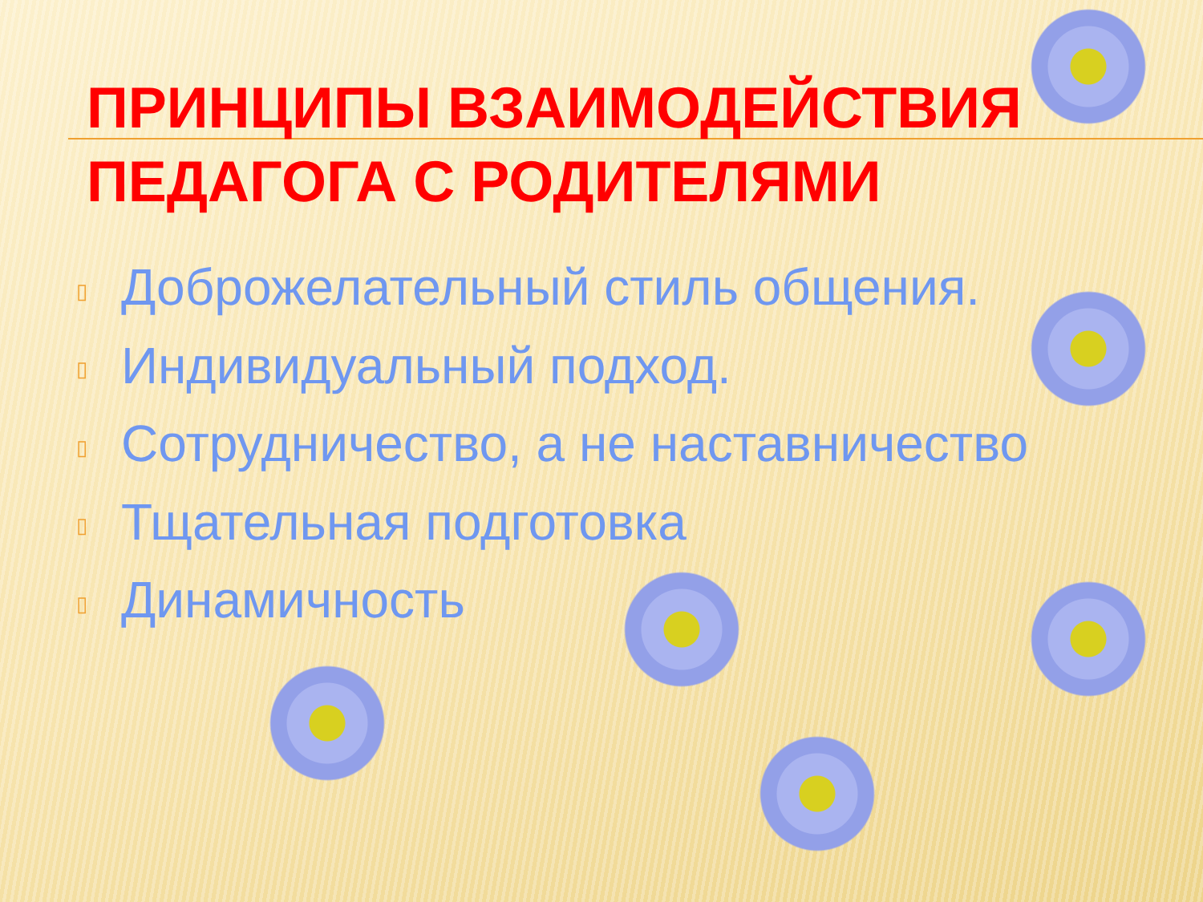ПРИНЦИПЫ ВЗАИМОДЕЙСТВИЯ ПЕДАГОГА С РОДИТЕЛЯМИ
▯ Доброжелательный стиль общения.
▯ Индивидуальный подход.
▯ Сотрудничество, а не наставничество
▯ Тщательная подготовка
▯ Динамичность